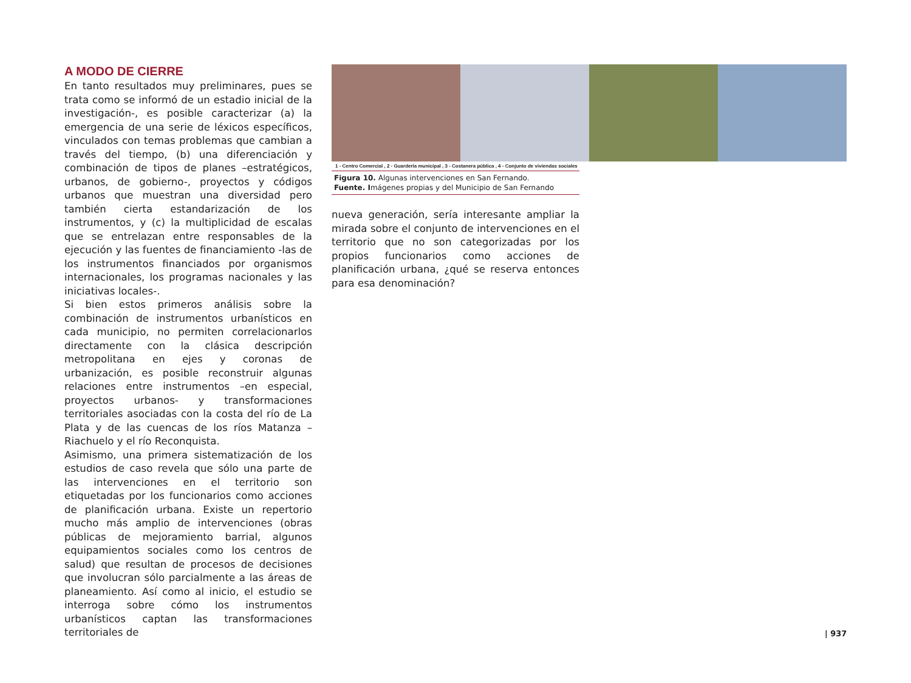A MODO DE CIERRE
En tanto resultados muy preliminares, pues se trata como se informó de un estadio inicial de la investigación-, es posible caracterizar (a) la emergencia de una serie de léxicos específicos, vinculados con temas problemas que cambian a través del tiempo, (b) una diferenciación y combinación de tipos de planes –estratégicos, urbanos, de gobierno-, proyectos y códigos urbanos que muestran una diversidad pero también cierta estandarización de los instrumentos, y (c) la multiplicidad de escalas que se entrelazan entre responsables de la ejecución y las fuentes de financiamiento -las de los instrumentos financiados por organismos internacionales, los programas nacionales y las iniciativas locales-.
Si bien estos primeros análisis sobre la combinación de instrumentos urbanísticos en cada municipio, no permiten correlacionarlos directamente con la clásica descripción metropolitana en ejes y coronas de urbanización, es posible reconstruir algunas relaciones entre instrumentos –en especial, proyectos urbanos- y transformaciones territoriales asociadas con la costa del río de La Plata y de las cuencas de los ríos Matanza – Riachuelo y el río Reconquista.
Asimismo, una primera sistematización de los estudios de caso revela que sólo una parte de las intervenciones en el territorio son etiquetadas por los funcionarios como acciones de planificación urbana. Existe un repertorio mucho más amplio de intervenciones (obras públicas de mejoramiento barrial, algunos equipamientos sociales como los centros de salud) que resultan de procesos de decisiones que involucran sólo parcialmente a las áreas de planeamiento. Así como al inicio, el estudio se interroga sobre cómo los instrumentos urbanísticos captan las transformaciones territoriales de
1 - Centro Comercial , 2 - Guardería municipal , 3 - Costanera pública , 4 - Conjunto de viviendas sociales
Figura 10. Algunas intervenciones en San Fernando.
Fuente. Imágenes propias y del Municipio de San Fernando
nueva generación, sería interesante ampliar la mirada sobre el conjunto de intervenciones en el territorio que no son categorizadas por los propios funcionarios como acciones de planificación urbana, ¿qué se reserva entonces para esa denominación?
| 937